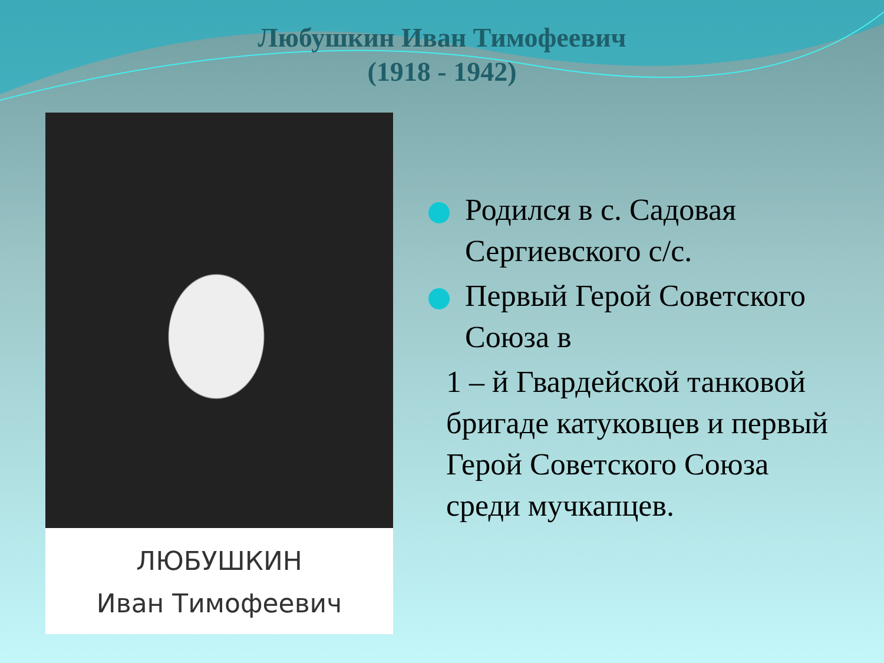Любушкин Иван Тимофеевич
(1918 - 1942)
ЛЮБУШКИН
Иван Тимофеевич
Родился в с. Садовая Сергиевского с/с.
Первый Герой Советского Союза в
1 – й Гвардейской танковой бригаде катуковцев и первый Герой Советского Союза среди мучкапцев.